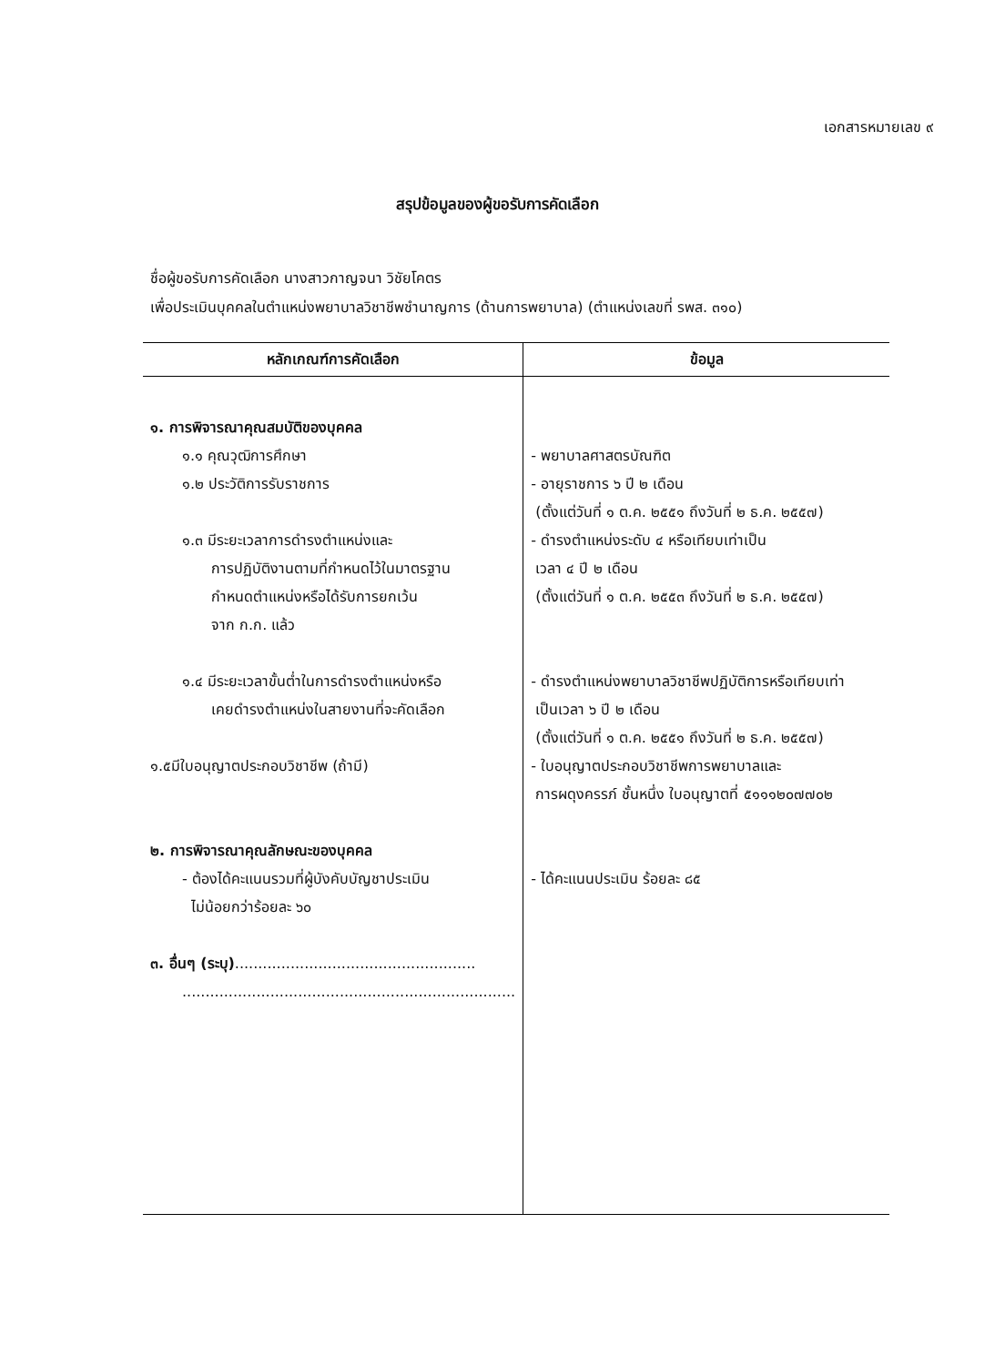เอกสารหมายเลข ๙
สรุปข้อมูลของผู้ขอรับการคัดเลือก
ชื่อผู้ขอรับการคัดเลือก นางสาวกาญจนา วิชัยโคตร
เพื่อประเมินบุคคลในตำแหน่งพยาบาลวิชาชีพชำนาญการ (ด้านการพยาบาล) (ตำแหน่งเลขที่ รพส. ๓๑๐)
| หลักเกณฑ์การคัดเลือก | ข้อมูล |
| --- | --- |
| ๑. การพิจารณาคุณสมบัติของบุคคล ๑.๑ คุณวุฒิการศึกษา ๑.๒ ประวัติการรับราชการ ๑.๓ มีระยะเวลาการดำรงตำแหน่งและ การปฏิบัติงานตามที่กำหนดไว้ในมาตรฐาน กำหนดตำแหน่งหรือได้รับการยกเว้น จาก ก.ก. แล้ว ๑.๔ มีระยะเวลาขั้นต่ำในการดำรงตำแหน่งหรือ เคยดำรงตำแหน่งในสายงานที่จะคัดเลือก ๑.๕มีใบอนุญาตประกอบวิชาชีพ (ถ้ามี) ๒. การพิจารณาคุณลักษณะของบุคคล - ต้องได้คะแนนรวมที่ผู้บังคับบัญชาประเมิน ไม่น้อยกว่าร้อยละ ๖๐ ๓. อื่นๆ (ระบุ) .................................................... ........................................................................ | - พยาบาลศาสตรบัณฑิต - อายุราชการ ๖ ปี ๒ เดือน (ตั้งแต่วันที่ ๑ ต.ค. ๒๕๕๑ ถึงวันที่ ๒ ธ.ค. ๒๕๕๗) - ดำรงตำแหน่งระดับ ๔ หรือเทียบเท่าเป็น เวลา ๔ ปี ๒ เดือน (ตั้งแต่วันที่ ๑ ต.ค. ๒๕๕๓ ถึงวันที่ ๒ ธ.ค. ๒๕๕๗) - ดำรงตำแหน่งพยาบาลวิชาชีพปฏิบัติการหรือเทียบเท่า เป็นเวลา ๖ ปี ๒ เดือน (ตั้งแต่วันที่ ๑ ต.ค. ๒๕๕๑ ถึงวันที่ ๒ ธ.ค. ๒๕๕๗) - ใบอนุญาตประกอบวิชาชีพการพยาบาลและ การผดุงครรภ์ ชั้นหนึ่ง ใบอนุญาตที่ ๕๑๑๑๒๐๗๗๐๒ - ได้คะแนนประเมิน ร้อยละ ๘๕ |